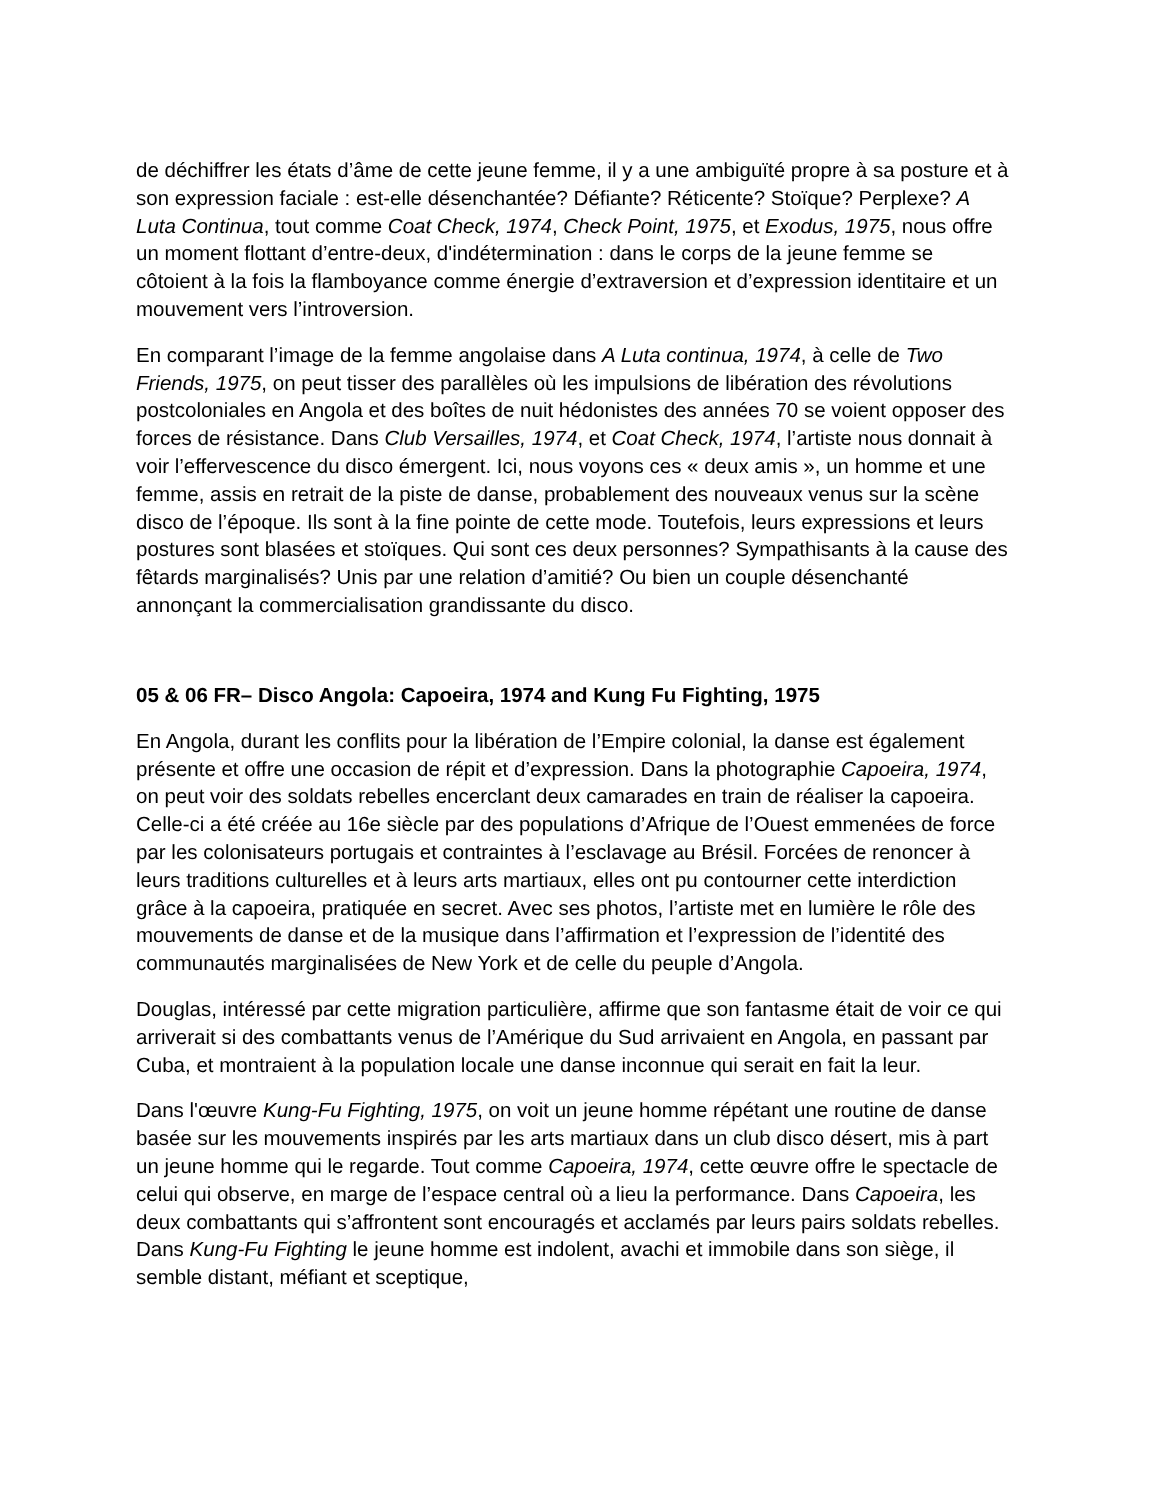de déchiffrer les états d’âme de cette jeune femme, il y a une ambiguïté propre à sa posture et à son expression faciale : est-elle désenchantée? Défiante? Réticente? Stoïque? Perplexe? A Luta Continua, tout comme Coat Check, 1974, Check Point, 1975, et Exodus, 1975, nous offre un moment flottant d’entre-deux, d'indétermination : dans le corps de la jeune femme se côtoient à la fois la flamboyance comme énergie d’extraversion et d’expression identitaire et un mouvement vers l’introversion.
En comparant l’image de la femme angolaise dans A Luta continua, 1974, à celle de Two Friends, 1975, on peut tisser des parallèles où les impulsions de libération des révolutions postcoloniales en Angola et des boîtes de nuit hédonistes des années 70 se voient opposer des forces de résistance. Dans Club Versailles, 1974, et Coat Check, 1974, l’artiste nous donnait à voir l’effervescence du disco émergent. Ici, nous voyons ces « deux amis », un homme et une femme, assis en retrait de la piste de danse, probablement des nouveaux venus sur la scène disco de l’époque. Ils sont à la fine pointe de cette mode. Toutefois, leurs expressions et leurs postures sont blasées et stoïques. Qui sont ces deux personnes? Sympathisants à la cause des fêtards marginalisés? Unis par une relation d’amitié? Ou bien un couple désenchanté annonçant la commercialisation grandissante du disco.
05 & 06 FR– Disco Angola: Capoeira, 1974 and Kung Fu Fighting, 1975
En Angola, durant les conflits pour la libération de l’Empire colonial, la danse est également présente et offre une occasion de répit et d’expression. Dans la photographie Capoeira, 1974, on peut voir des soldats rebelles encerclant deux camarades en train de réaliser la capoeira. Celle-ci a été créée au 16e siècle par des populations d’Afrique de l’Ouest emmenées de force par les colonisateurs portugais et contraintes à l’esclavage au Brésil. Forcées de renoncer à leurs traditions culturelles et à leurs arts martiaux, elles ont pu contourner cette interdiction grâce à la capoeira, pratiquée en secret. Avec ses photos, l’artiste met en lumière le rôle des mouvements de danse et de la musique dans l’affirmation et l’expression de l’identité des communautés marginalisées de New York et de celle du peuple d’Angola.
Douglas, intéressé par cette migration particulière, affirme que son fantasme était de voir ce qui arriverait si des combattants venus de l’Amérique du Sud arrivaient en Angola, en passant par Cuba, et montraient à la population locale une danse inconnue qui serait en fait la leur.
Dans l'œuvre Kung-Fu Fighting, 1975, on voit un jeune homme répétant une routine de danse basée sur les mouvements inspirés par les arts martiaux dans un club disco désert, mis à part un jeune homme qui le regarde. Tout comme Capoeira, 1974, cette œuvre offre le spectacle de celui qui observe, en marge de l’espace central où a lieu la performance. Dans Capoeira, les deux combattants qui s’affrontent sont encouragés et acclamés par leurs pairs soldats rebelles. Dans Kung-Fu Fighting le jeune homme est indolent, avachi et immobile dans son siège, il semble distant, méfiant et sceptique,